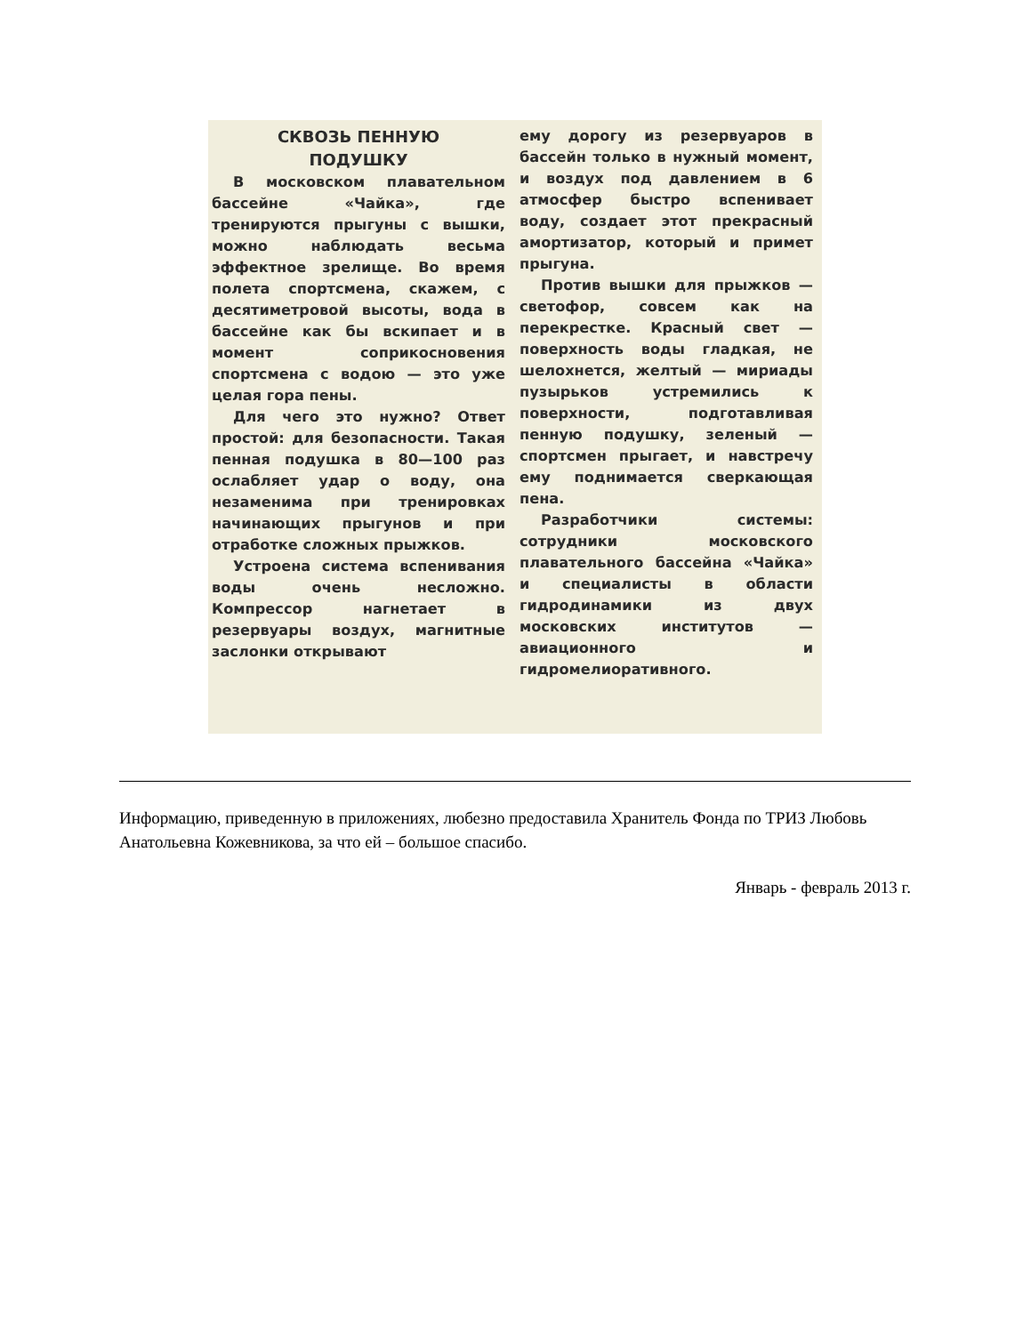СКВОЗЬ ПЕННУЮ
ПОДУШКУ
В московском плавательном бассейне «Чайка», где тренируются прыгуны с вышки, можно наблюдать весьма эффектное зрелище. Во время полета спортсмена, скажем, с десятиметровой высоты, вода в бассейне как бы вскипает и в момент соприкосновения спортсмена с водою — это уже целая гора пены.
Для чего это нужно? Ответ простой: для безопасности. Такая пенная подушка в 80—100 раз ослабляет удар о воду, она незаменима при тренировках начинающих прыгунов и при отработке сложных прыжков.
Устроена система вспенивания воды очень несложно. Компрессор нагнетает в резервуары воздух, магнитные заслонки открывают
ему дорогу из резервуаров в бассейн только в нужный момент, и воздух под давлением в 6 атмосфер быстро вспенивает воду, создает этот прекрасный амортизатор, который и примет прыгуна.
Против вышки для прыжков — светофор, совсем как на перекрестке. Красный свет — поверхность воды гладкая, не шелохнется, желтый — мириады пузырьков устремились к поверхности, подготавливая пенную подушку, зеленый — спортсмен прыгает, и навстречу ему поднимается сверкающая пена.
Разработчики системы: сотрудники московского плавательного бассейна «Чайка» и специалисты в области гидродинамики из двух московских институтов — авиационного и гидромелиоративного.
Информацию, приведенную в приложениях, любезно предоставила Хранитель Фонда по ТРИЗ Любовь Анатольевна Кожевникова, за что ей – большое спасибо.
Январь - февраль 2013 г.